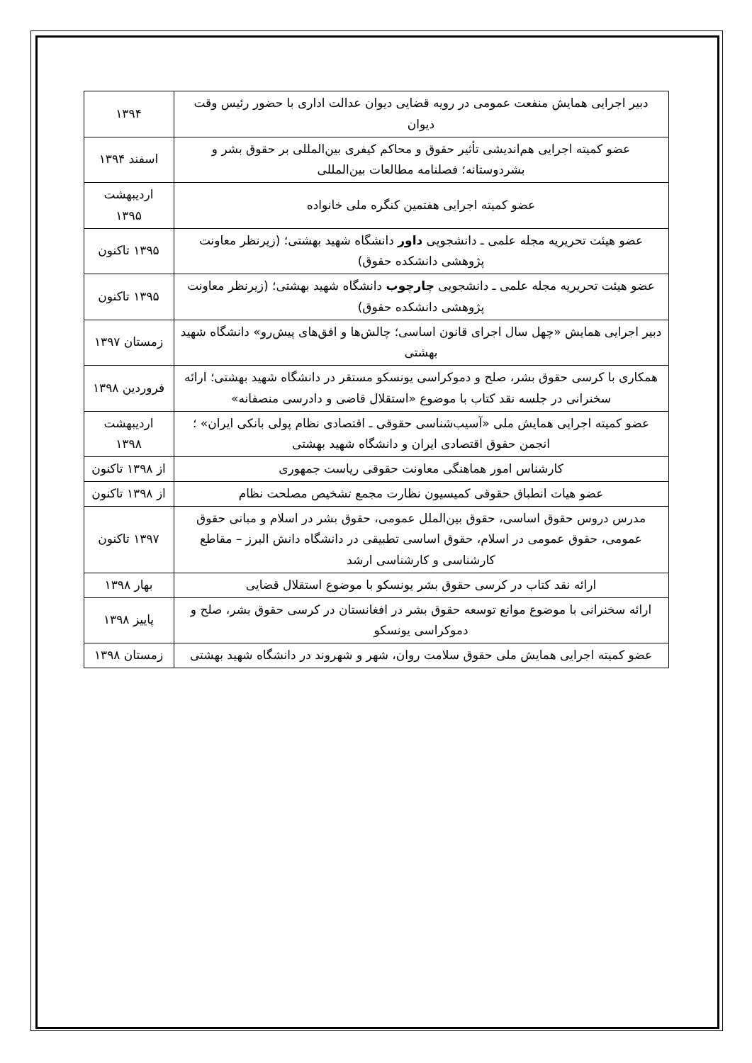| دبیر اجرایی همایش منفعت عمومی در رویه قضایی دیوان عدالت اداری با حضور رئیس وقت دیوان | ۱۳۹۴ |
| عضو کمیته اجرایی هم‌اندیشی تأثیر حقوق و محاکم کیفری بین‌المللی بر حقوق بشر و بشردوستانه؛ فصلنامه مطالعات بین‌المللی | اسفند ۱۳۹۴ |
| عضو کمیته اجرایی هفتمین کنگره ملی خانواده | اردیبهشت ۱۳۹۵ |
| عضو هیئت تحریریه مجله علمی ـ دانشجویی داور دانشگاه شهید بهشتی؛ (زیرنظر معاونت پژوهشی دانشکده حقوق) | ۱۳۹۵ تاکنون |
| عضو هیئت تحریریه مجله علمی ـ دانشجویی چارچوب دانشگاه شهید بهشتی؛ (زیرنظر معاونت پژوهشی دانشکده حقوق) | ۱۳۹۵ تاکنون |
| دبیر اجرایی همایش «چهل سال اجرای قانون اساسی؛ چالش‌ها و افق‌های پیش‌رو» دانشگاه شهید بهشتی | زمستان ۱۳۹۷ |
| همکاری با کرسی حقوق بشر، صلح و دموکراسی یونسکو مستقر در دانشگاه شهید بهشتی؛ ارائه سخنرانی در جلسه نقد کتاب با موضوع «استقلال قاضی و دادرسی منصفانه» | فروردین ۱۳۹۸ |
| عضو کمیته اجرایی همایش ملی «آسیب‌شناسی حقوقی ـ اقتصادی نظام پولی بانکی ایران» ؛ انجمن حقوق اقتصادی ایران و دانشگاه شهید بهشتی | اردیبهشت ۱۳۹۸ |
| کارشناس امور هماهنگی معاونت حقوقی ریاست جمهوری | از ۱۳۹۸ تاکنون |
| عضو هیات انطباق حقوقی کمیسیون نظارت مجمع تشخیص مصلحت نظام | از ۱۳۹۸ تاکنون |
| مدرس دروس حقوق اساسی، حقوق بین‌الملل عمومی، حقوق بشر در اسلام و مبانی حقوق عمومی، حقوق عمومی در اسلام، حقوق اساسی تطبیقی در دانشگاه دانش البرز – مقاطع کارشناسی و کارشناسی ارشد | ۱۳۹۷ تاکنون |
| ارائه نقد کتاب در کرسی حقوق بشر یونسکو با موضوع استقلال قضایی | بهار ۱۳۹۸ |
| ارائه سخنرانی با موضوع موانع توسعه حقوق بشر در افغانستان در کرسی حقوق بشر، صلح و دموکراسی یونسکو | پاییز ۱۳۹۸ |
| عضو کمیته اجرایی همایش ملی حقوق سلامت روان، شهر و شهروند در دانشگاه شهید بهشتی | زمستان ۱۳۹۸ |